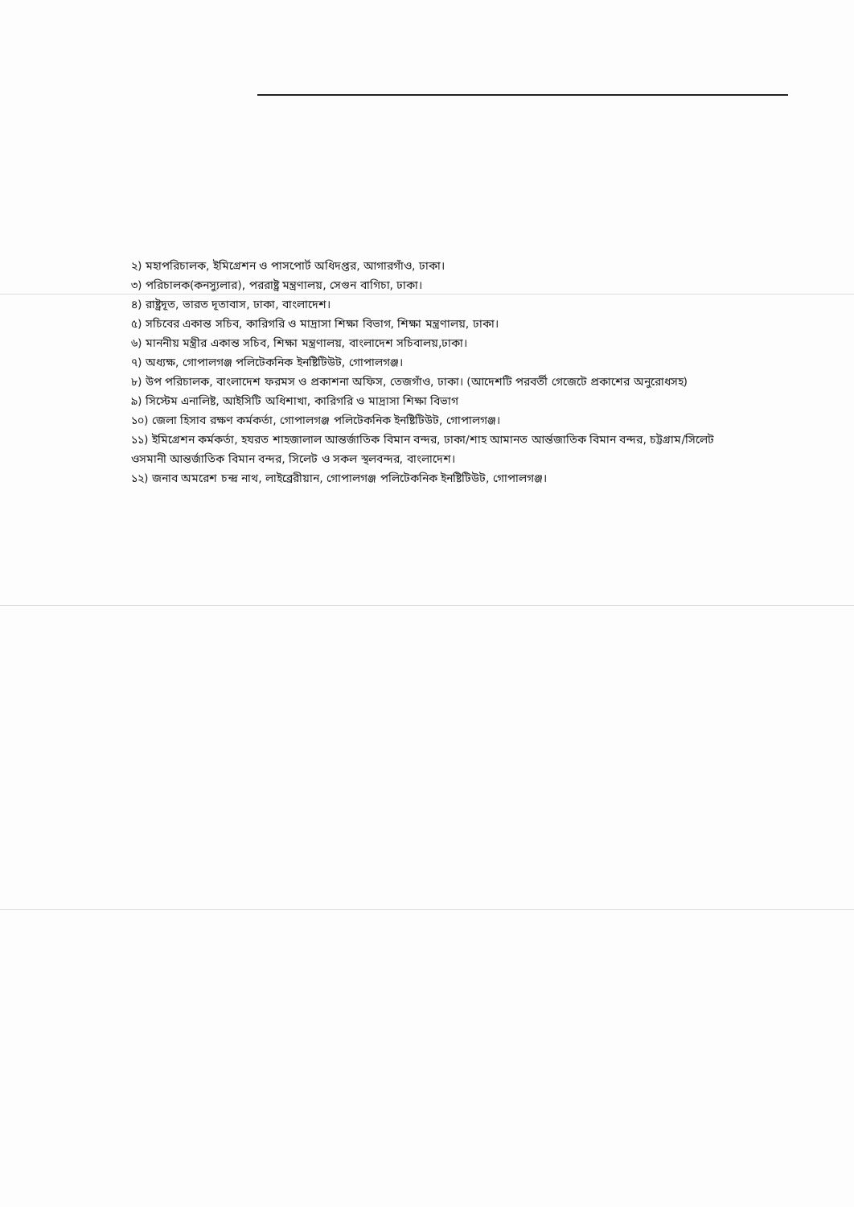২) মহাপরিচালক, ইমিগ্রেশন ও পাসপোর্ট অধিদপ্তর, আগারগাঁও, ঢাকা।
৩) পরিচালক(কনস্যুলার), পররাষ্ট্র মন্ত্রণালয়, সেগুন বাগিচা, ঢাকা।
৪) রাষ্ট্রদূত, ভারত দূতাবাস, ঢাকা, বাংলাদেশ।
৫) সচিবের একান্ত সচিব, কারিগরি ও মাদ্রাসা শিক্ষা বিভাগ, শিক্ষা মন্ত্রণালয়, ঢাকা।
৬) মাননীয় মন্ত্রীর একান্ত সচিব, শিক্ষা মন্ত্রণালয়, বাংলাদেশ সচিবালয়,ঢাকা।
৭) অধ্যক্ষ, গোপালগঞ্জ পলিটেকনিক ইনষ্টিটিউট, গোপালগঞ্জ।
৮) উপ পরিচালক, বাংলাদেশ ফরমস ও প্রকাশনা অফিস, তেজগাঁও, ঢাকা। (আদেশটি পরবর্তী গেজেটে প্রকাশের অনুরোধসহ)
৯) সিস্টেম এনালিষ্ট, আইসিটি অধিশাখা, কারিগরি ও মাদ্রাসা শিক্ষা বিভাগ
১০) জেলা হিসাব রক্ষণ কর্মকর্তা, গোপালগঞ্জ পলিটেকনিক ইনষ্টিটিউট, গোপালগঞ্জ।
১১) ইমিগ্রেশন কর্মকর্তা, হযরত শাহজালাল আন্তর্জাতিক বিমান বন্দর, ঢাকা/শাহ আমানত আর্ন্তজাতিক বিমান বন্দর, চট্টগ্রাম/সিলেট ওসমানী আন্তর্জাতিক বিমান বন্দর, সিলেট ও সকল স্থলবন্দর, বাংলাদেশ।
১২) জনাব অমরেশ চন্দ্র নাথ, লাইব্রেরীয়ান, গোপালগঞ্জ পলিটেকনিক ইনষ্টিটিউট, গোপালগঞ্জ।